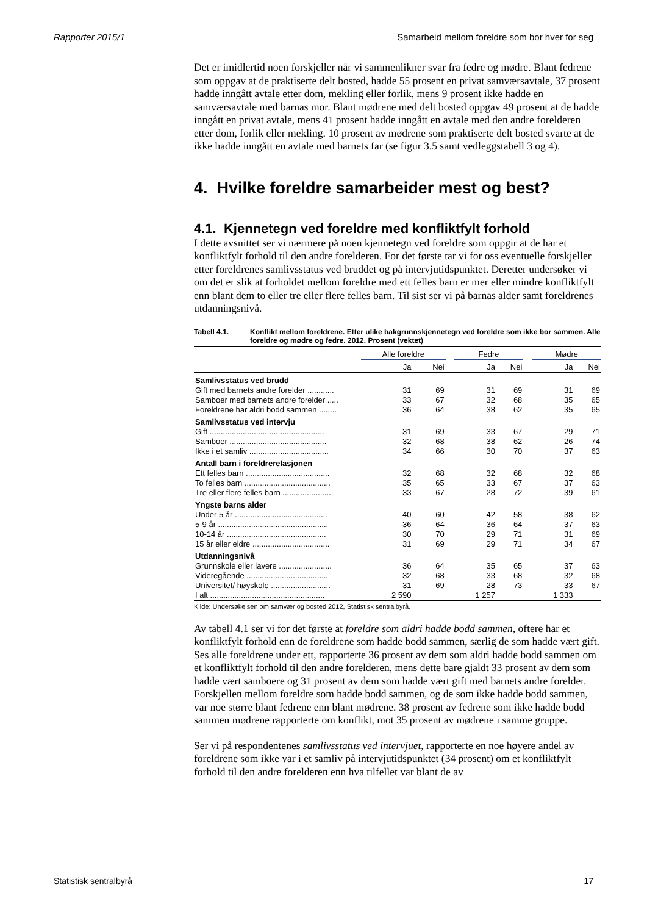Rapporter 2015/1 Samarbeid mellom foreldre som bor hver for seg
Det er imidlertid noen forskjeller når vi sammenlikner svar fra fedre og mødre. Blant fedrene som oppgav at de praktiserte delt bosted, hadde 55 prosent en privat samværsavtale, 37 prosent hadde inngått avtale etter dom, mekling eller forlik, mens 9 prosent ikke hadde en samværsavtale med barnas mor. Blant mødrene med delt bosted oppgav 49 prosent at de hadde inngått en privat avtale, mens 41 prosent hadde inngått en avtale med den andre forelderen etter dom, forlik eller mekling. 10 prosent av mødrene som praktiserte delt bosted svarte at de ikke hadde inngått en avtale med barnets far (se figur 3.5 samt vedleggstabell 3 og 4).
4. Hvilke foreldre samarbeider mest og best?
4.1. Kjennetegn ved foreldre med konfliktfylt forhold
I dette avsnittet ser vi nærmere på noen kjennetegn ved foreldre som oppgir at de har et konfliktfylt forhold til den andre forelderen. For det første tar vi for oss eventuelle forskjeller etter foreldrenes samlivsstatus ved bruddet og på intervjutidspunktet. Deretter undersøker vi om det er slik at forholdet mellom foreldre med ett felles barn er mer eller mindre konfliktfylt enn blant dem to eller tre eller flere felles barn. Til sist ser vi på barnas alder samt foreldrenes utdanningsnivå.
Tabell 4.1. Konflikt mellom foreldrene. Etter ulike bakgrunnskjennetegn ved foreldre som ikke bor sammen. Alle foreldre og mødre og fedre. 2012. Prosent (vektet)
| | Alle foreldre | | | Fedre | | | Mødre | |
| --- | --- | --- | --- | --- | --- | --- | --- | --- |
| | Ja | Nei | | Ja | Nei | | Ja | Nei |
| Samlivsstatus ved brudd | | | | | | | | |
| Gift med barnets andre forelder ............ | 31 | 69 | | 31 | 69 | | 31 | 69 |
| Samboer med barnets andre forelder ..... | 33 | 67 | | 32 | 68 | | 35 | 65 |
| Foreldrene har aldri bodd sammen ........ | 36 | 64 | | 38 | 62 | | 35 | 65 |
| Samlivsstatus ved intervju | | | | | | | | |
| Gift .................................................... | 31 | 69 | | 33 | 67 | | 29 | 71 |
| Samboer ............................................ | 32 | 68 | | 38 | 62 | | 26 | 74 |
| Ikke i et samliv .................................... | 34 | 66 | | 30 | 70 | | 37 | 63 |
| Antall barn i foreldrerelasjonen | | | | | | | | |
| Ett felles barn ...................................... | 32 | 68 | | 32 | 68 | | 32 | 68 |
| To felles barn ....................................... | 35 | 65 | | 33 | 67 | | 37 | 63 |
| Tre eller flere felles barn ....................... | 33 | 67 | | 28 | 72 | | 39 | 61 |
| Yngste barns alder | | | | | | | | |
| Under 5 år .......................................... | 40 | 60 | | 42 | 58 | | 38 | 62 |
| 5-9 år .................................................. | 36 | 64 | | 36 | 64 | | 37 | 63 |
| 10-14 år ............................................. | 30 | 70 | | 29 | 71 | | 31 | 69 |
| 15 år eller eldre ................................... | 31 | 69 | | 29 | 71 | | 34 | 67 |
| Utdanningsnivå | | | | | | | | |
| Grunnskole eller lavere ........................ | 36 | 64 | | 35 | 65 | | 37 | 63 |
| Videregående ..................................... | 32 | 68 | | 33 | 68 | | 32 | 68 |
| Universitet/ høyskole ........................... | 31 | 69 | | 28 | 73 | | 33 | 67 |
| I alt .................................................... | 2 590 | | | 1 257 | | | 1 333 | |
Kilde: Undersøkelsen om samvær og bosted 2012, Statistisk sentralbyrå.
Av tabell 4.1 ser vi for det første at foreldre som aldri hadde bodd sammen, oftere har et konfliktfylt forhold enn de foreldrene som hadde bodd sammen, særlig de som hadde vært gift. Ses alle foreldrene under ett, rapporterte 36 prosent av dem som aldri hadde bodd sammen om et konfliktfylt forhold til den andre forelderen, mens dette bare gjaldt 33 prosent av dem som hadde vært samboere og 31 prosent av dem som hadde vært gift med barnets andre forelder. Forskjellen mellom foreldre som hadde bodd sammen, og de som ikke hadde bodd sammen, var noe større blant fedrene enn blant mødrene. 38 prosent av fedrene som ikke hadde bodd sammen mødrene rapporterte om konflikt, mot 35 prosent av mødrene i samme gruppe.
Ser vi på respondentenes samlivsstatus ved intervjuet, rapporterte en noe høyere andel av foreldrene som ikke var i et samliv på intervjutidspunktet (34 prosent) om et konfliktfylt forhold til den andre forelderen enn hva tilfellet var blant de av
Statistisk sentralbyrå 17